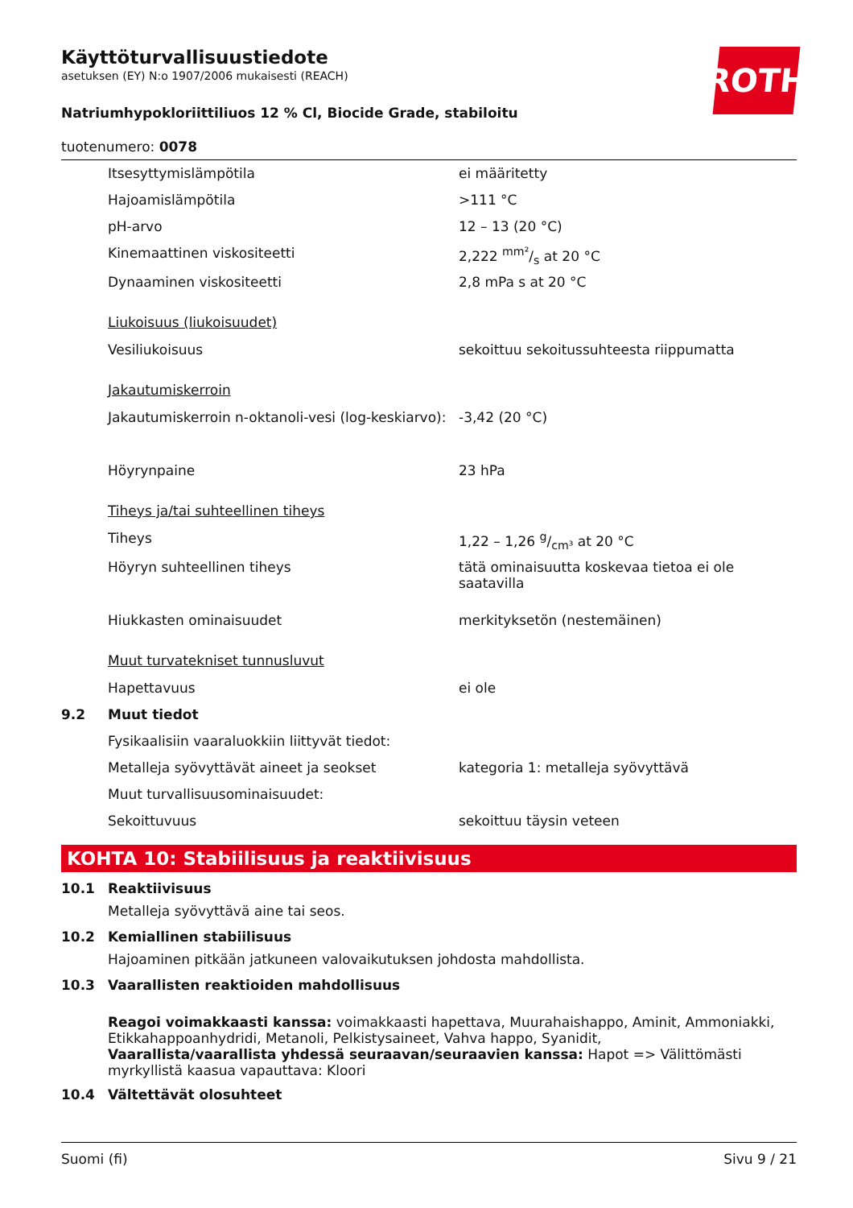ROTH
Käyttöturvallisuustiedote
asetuksen (EY) N:o 1907/2006 mukaisesti (REACH)
Natriumhypokloriittiliuos 12 % Cl, Biocide Grade, stabiloitu
tuotenumero: 0078
| | Itsesyttymislämpötila | ei määritetty |
| | Hajoamislämpötila | >111 °C |
| | pH-arvo | 12 – 13 (20 °C) |
| | Kinemaattinen viskositeetti | 2,222 mm²/s at 20 °C |
| | Dynaaminen viskositeetti | 2,8 mPa s at 20 °C |
| | Liukoisuus (liukoisuudet) | |
| | Vesiliukoisuus | sekoittuu sekoitussuhteesta riippumatta |
| | Jakautumiskerroin | |
| | Jakautumiskerroin n-oktanoli-vesi (log-keskiarvo): | -3,42 (20 °C) |
| | Höyrynpaine | 23 hPa |
| | Tiheys ja/tai suhteellinen tiheys | |
| | Tiheys | 1,22 – 1,26 g/cm³ at 20 °C |
| | Höyryn suhteellinen tiheys | tätä ominaisuutta koskevaa tietoa ei ole saatavilla |
| | Hiukkasten ominaisuudet | merkityksetön (nestemäinen) |
| | Muut turvatekniset tunnusluvut | |
| | Hapettavuus | ei ole |
| 9.2 | Muut tiedot | |
| | Fysikaalisiin vaaraluokkiin liittyvät tiedot: | |
| | Metalleja syövyttävät aineet ja seokset | kategoria 1: metalleja syövyttävä |
| | Muut turvallisuusominaisuudet: | |
| | Sekoittuvuus | sekoittuu täysin veteen |
KOHTA 10: Stabiilisuus ja reaktiivisuus
| 10.1 | Reaktiivisuus |
| | Metalleja syövyttävä aine tai seos. |
| 10.2 | Kemiallinen stabiilisuus |
| | Hajoaminen pitkään jatkuneen valovaikutuksen johdosta mahdollista. |
| 10.3 | Vaarallisten reaktioiden mahdollisuus |
| | Reagoi voimakkaasti kanssa: voimakkaasti hapettava, Muurahaishappo, Aminit, Ammoniakki, Etikkahappoanhydridi, Metanoli, Pelkistysaineet, Vahva happo, Syanidit, Vaarallista/vaarallista yhdessä seuraavan/seuraavien kanssa: Hapot => Välittömästi myrkyllistä kaasua vapauttava: Kloori |
| 10.4 | Vältettävät olosuhteet |
Suomi (fi) Sivu 9 / 21